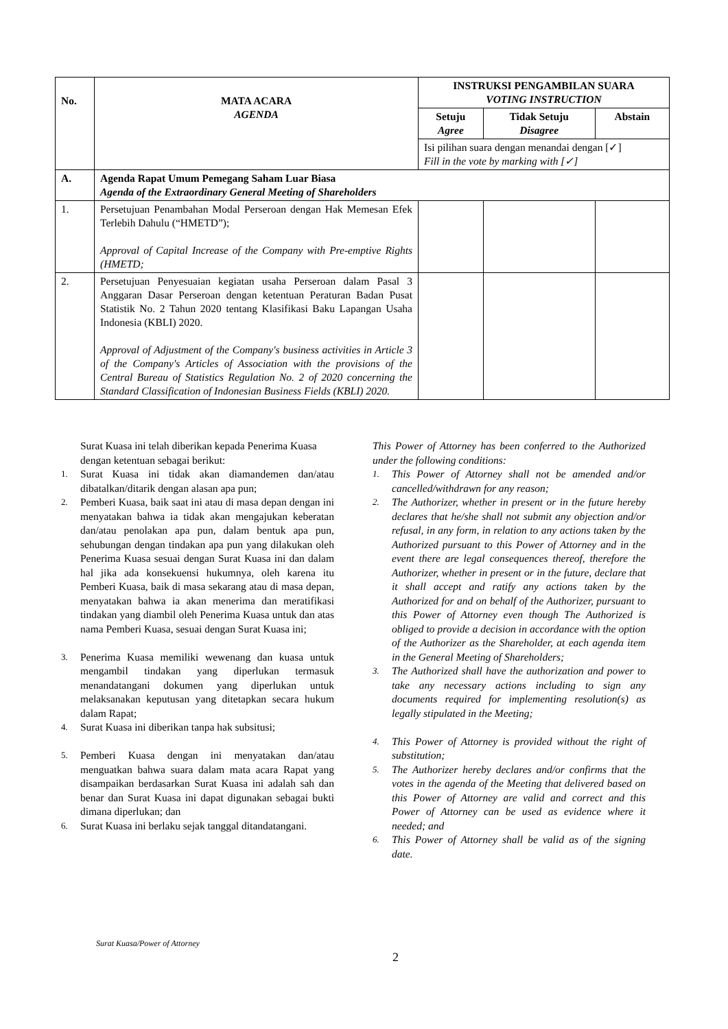| No. | MATA ACARA AGENDA | INSTRUKSI PENGAMBILAN SUARA VOTING INSTRUCTION | | |
| --- | --- | --- | --- | --- |
| | | Setuju Agree | Tidak Setuju Disagree | Abstain |
| | | Isi pilihan suara dengan menandai dengan [✓] Fill in the vote by marking with [✓] | | |
| A. | Agenda Rapat Umum Pemegang Saham Luar Biasa Agenda of the Extraordinary General Meeting of Shareholders | | | |
| 1. | Persetujuan Penambahan Modal Perseroan dengan Hak Memesan Efek Terlebih Dahulu (“HMETD”); Approval of Capital Increase of the Company with Pre-emptive Rights (HMETD; | | | |
| 2. | Persetujuan Penyesuaian kegiatan usaha Perseroan dalam Pasal 3 Anggaran Dasar Perseroan dengan ketentuan Peraturan Badan Pusat Statistik No. 2 Tahun 2020 tentang Klasifikasi Baku Lapangan Usaha Indonesia (KBLI) 2020. Approval of Adjustment of the Company's business activities in Article 3 of the Company's Articles of Association with the provisions of the Central Bureau of Statistics Regulation No. 2 of 2020 concerning the Standard Classification of Indonesian Business Fields (KBLI) 2020. | | | |
Surat Kuasa ini telah diberikan kepada Penerima Kuasa dengan ketentuan sebagai berikut:
1. Surat Kuasa ini tidak akan diamandemen dan/atau dibatalkan/ditarik dengan alasan apa pun;
2. Pemberi Kuasa, baik saat ini atau di masa depan dengan ini menyatakan bahwa ia tidak akan mengajukan keberatan dan/atau penolakan apa pun, dalam bentuk apa pun, sehubungan dengan tindakan apa pun yang dilakukan oleh Penerima Kuasa sesuai dengan Surat Kuasa ini dan dalam hal jika ada konsekuensi hukumnya, oleh karena itu Pemberi Kuasa, baik di masa sekarang atau di masa depan, menyatakan bahwa ia akan menerima dan meratifikasi tindakan yang diambil oleh Penerima Kuasa untuk dan atas nama Pemberi Kuasa, sesuai dengan Surat Kuasa ini;
3. Penerima Kuasa memiliki wewenang dan kuasa untuk mengambil tindakan yang diperlukan termasuk menandatangani dokumen yang diperlukan untuk melaksanakan keputusan yang ditetapkan secara hukum dalam Rapat;
4. Surat Kuasa ini diberikan tanpa hak subsitusi;
5. Pemberi Kuasa dengan ini menyatakan dan/atau menguatkan bahwa suara dalam mata acara Rapat yang disampaikan berdasarkan Surat Kuasa ini adalah sah dan benar dan Surat Kuasa ini dapat digunakan sebagai bukti dimana diperlukan; dan
6. Surat Kuasa ini berlaku sejak tanggal ditandatangani.
This Power of Attorney has been conferred to the Authorized under the following conditions:
1. This Power of Attorney shall not be amended and/or cancelled/withdrawn for any reason;
2. The Authorizer, whether in present or in the future hereby declares that he/she shall not submit any objection and/or refusal, in any form, in relation to any actions taken by the Authorized pursuant to this Power of Attorney and in the event there are legal consequences thereof, therefore the Authorizer, whether in present or in the future, declare that it shall accept and ratify any actions taken by the Authorized for and on behalf of the Authorizer, pursuant to this Power of Attorney even though The Authorized is obliged to provide a decision in accordance with the option of the Authorizer as the Shareholder, at each agenda item in the General Meeting of Shareholders;
3. The Authorized shall have the authorization and power to take any necessary actions including to sign any documents required for implementing resolution(s) as legally stipulated in the Meeting;
4. This Power of Attorney is provided without the right of substitution;
5. The Authorizer hereby declares and/or confirms that the votes in the agenda of the Meeting that delivered based on this Power of Attorney are valid and correct and this Power of Attorney can be used as evidence where it needed; and
6. This Power of Attorney shall be valid as of the signing date.
Surat Kuasa/Power of Attorney
2